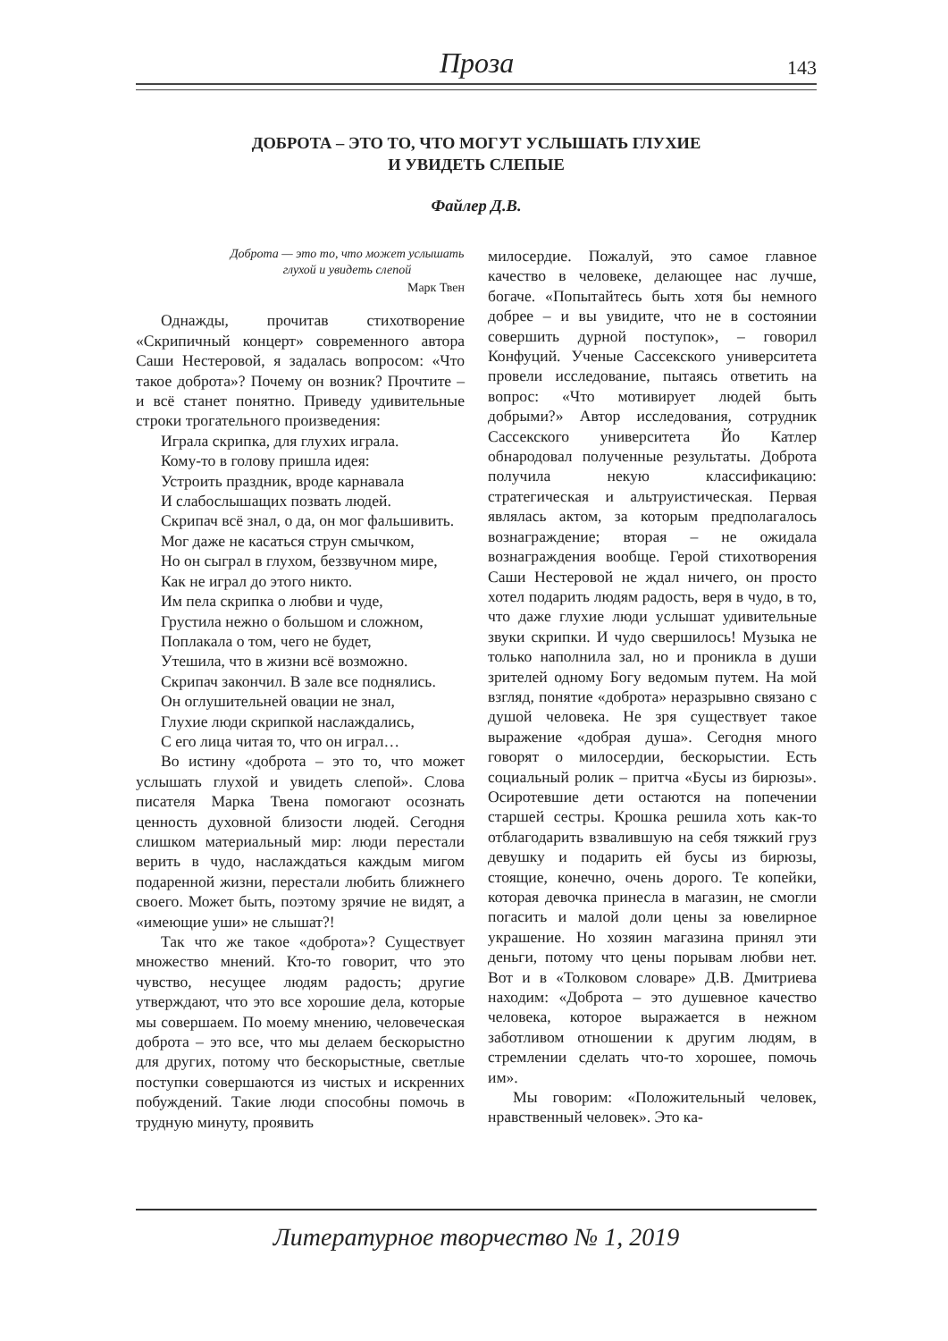Проза 143
ДОБРОТА – ЭТО ТО, ЧТО МОГУТ УСЛЫШАТЬ ГЛУХИЕ
И УВИДЕТЬ СЛЕПЫЕ
Файлер Д.В.
Доброта — это то, что может услышать глухой и увидеть слепой
Марк Твен
Однажды, прочитав стихотворение «Скрипичный концерт» современного автора Саши Нестеровой, я задалась вопросом: «Что такое доброта»? Почему он возник? Прочтите – и всё станет понятно. Приведу удивительные строки трогательного произведения:
Играла скрипка, для глухих играла.
Кому-то в голову пришла идея:
Устроить праздник, вроде карнавала
И слабослышащих позвать людей.
Скрипач всё знал, о да, он мог фальшивить.
Мог даже не касаться струн смычком,
Но он сыграл в глухом, беззвучном мире,
Как не играл до этого никто.
Им пела скрипка о любви и чуде,
Грустила нежно о большом и сложном,
Поплакала о том, чего не будет,
Утешила, что в жизни всё возможно.
Скрипач закончил. В зале все поднялись.
Он оглушительней овации не знал,
Глухие люди скрипкой наслаждались,
С его лица читая то, что он играл…
Во истину «доброта – это то, что может услышать глухой и увидеть слепой». Слова писателя Марка Твена помогают осознать ценность духовной близости людей. Сегодня слишком материальный мир: люди перестали верить в чудо, наслаждаться каждым мигом подаренной жизни, перестали любить ближнего своего. Может быть, поэтому зрячие не видят, а «имеющие уши» не слышат?!
Так что же такое «доброта»? Существует множество мнений. Кто-то говорит, что это чувство, несущее людям радость; другие утверждают, что это все хорошие дела, которые мы совершаем. По моему мнению, человеческая доброта – это все, что мы делаем бескорыстно для других, потому что бескорыстные, светлые поступки совершаются из чистых и искренних побуждений. Такие люди способны помочь в трудную минуту, проявить
милосердие. Пожалуй, это самое главное качество в человеке, делающее нас лучше, богаче. «Попытайтесь быть хотя бы немного добрее – и вы увидите, что не в состоянии совершить дурной поступок», – говорил Конфуций. Ученые Сассекского университета провели исследование, пытаясь ответить на вопрос: «Что мотивирует людей быть добрыми?» Автор исследования, сотрудник Сассекского университета Йо Катлер обнародовал полученные результаты. Доброта получила некую классификацию: стратегическая и альтруистическая. Первая являлась актом, за которым предполагалось вознаграждение; вторая – не ожидала вознаграждения вообще. Герой стихотворения Саши Нестеровой не ждал ничего, он просто хотел подарить людям радость, веря в чудо, в то, что даже глухие люди услышат удивительные звуки скрипки. И чудо свершилось! Музыка не только наполнила зал, но и проникла в души зрителей одному Богу ведомым путем. На мой взгляд, понятие «доброта» неразрывно связано с душой человека. Не зря существует такое выражение «добрая душа». Сегодня много говорят о милосердии, бескорыстии. Есть социальный ролик – притча «Бусы из бирюзы». Осиротевшие дети остаются на попечении старшей сестры. Крошка решила хоть как-то отблагодарить взвалившую на себя тяжкий груз девушку и подарить ей бусы из бирюзы, стоящие, конечно, очень дорого. Те копейки, которая девочка принесла в магазин, не смогли погасить и малой доли цены за ювелирное украшение. Но хозяин магазина принял эти деньги, потому что цены порывам любви нет. Вот и в «Толковом словаре» Д.В. Дмитриева находим: «Доброта – это душевное качество человека, которое выражается в нежном заботливом отношении к другим людям, в стремлении сделать что-то хорошее, помочь им».
Мы говорим: «Положительный человек, нравственный человек». Это ка-
Литературное творчество № 1, 2019